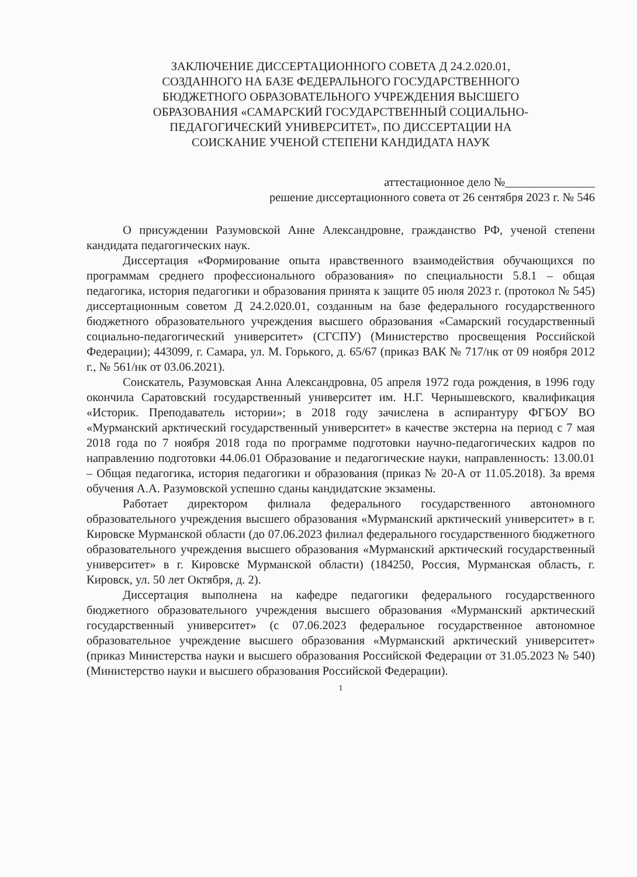ЗАКЛЮЧЕНИЕ ДИССЕРТАЦИОННОГО СОВЕТА Д 24.2.020.01,
СОЗДАННОГО НА БАЗЕ ФЕДЕРАЛЬНОГО ГОСУДАРСТВЕННОГО
БЮДЖЕТНОГО ОБРАЗОВАТЕЛЬНОГО УЧРЕЖДЕНИЯ ВЫСШЕГО
ОБРАЗОВАНИЯ «САМАРСКИЙ ГОСУДАРСТВЕННЫЙ СОЦИАЛЬНО-
ПЕДАГОГИЧЕСКИЙ УНИВЕРСИТЕТ», ПО ДИССЕРТАЦИИ НА
СОИСКАНИЕ УЧЕНОЙ СТЕПЕНИ КАНДИДАТА НАУК
аттестационное дело №_______________
решение диссертационного совета от 26 сентября 2023 г. № 546
О присуждении Разумовской Анне Александровне, гражданство РФ, ученой степени кандидата педагогических наук.
Диссертация «Формирование опыта нравственного взаимодействия обучающихся по программам среднего профессионального образования» по специальности 5.8.1 – общая педагогика, история педагогики и образования принята к защите 05 июля 2023 г. (протокол № 545) диссертационным советом Д 24.2.020.01, созданным на базе федерального государственного бюджетного образовательного учреждения высшего образования «Самарский государственный социально-педагогический университет» (СГСПУ) (Министерство просвещения Российской Федерации); 443099, г. Самара, ул. М. Горького, д. 65/67 (приказ ВАК № 717/нк от 09 ноября 2012 г., № 561/нк от 03.06.2021).
Соискатель, Разумовская Анна Александровна, 05 апреля 1972 года рождения, в 1996 году окончила Саратовский государственный университет им. Н.Г. Чернышевского, квалификация «Историк. Преподаватель истории»; в 2018 году зачислена в аспирантуру ФГБОУ ВО «Мурманский арктический государственный университет» в качестве экстерна на период с 7 мая 2018 года по 7 ноября 2018 года по программе подготовки научно-педагогических кадров по направлению подготовки 44.06.01 Образование и педагогические науки, направленность: 13.00.01 – Общая педагогика, история педагогики и образования (приказ № 20-А от 11.05.2018). За время обучения А.А. Разумовской успешно сданы кандидатские экзамены.
Работает директором филиала федерального государственного автономного образовательного учреждения высшего образования «Мурманский арктический университет» в г. Кировске Мурманской области (до 07.06.2023 филиал федерального государственного бюджетного образовательного учреждения высшего образования «Мурманский арктический государственный университет» в г. Кировске Мурманской области) (184250, Россия, Мурманская область, г. Кировск, ул. 50 лет Октября, д. 2).
Диссертация выполнена на кафедре педагогики федерального государственного бюджетного образовательного учреждения высшего образования «Мурманский арктический государственный университет» (с 07.06.2023 федеральное государственное автономное образовательное учреждение высшего образования «Мурманский арктический университет» (приказ Министерства науки и высшего образования Российской Федерации от 31.05.2023 № 540) (Министерство науки и высшего образования Российской Федерации).
1